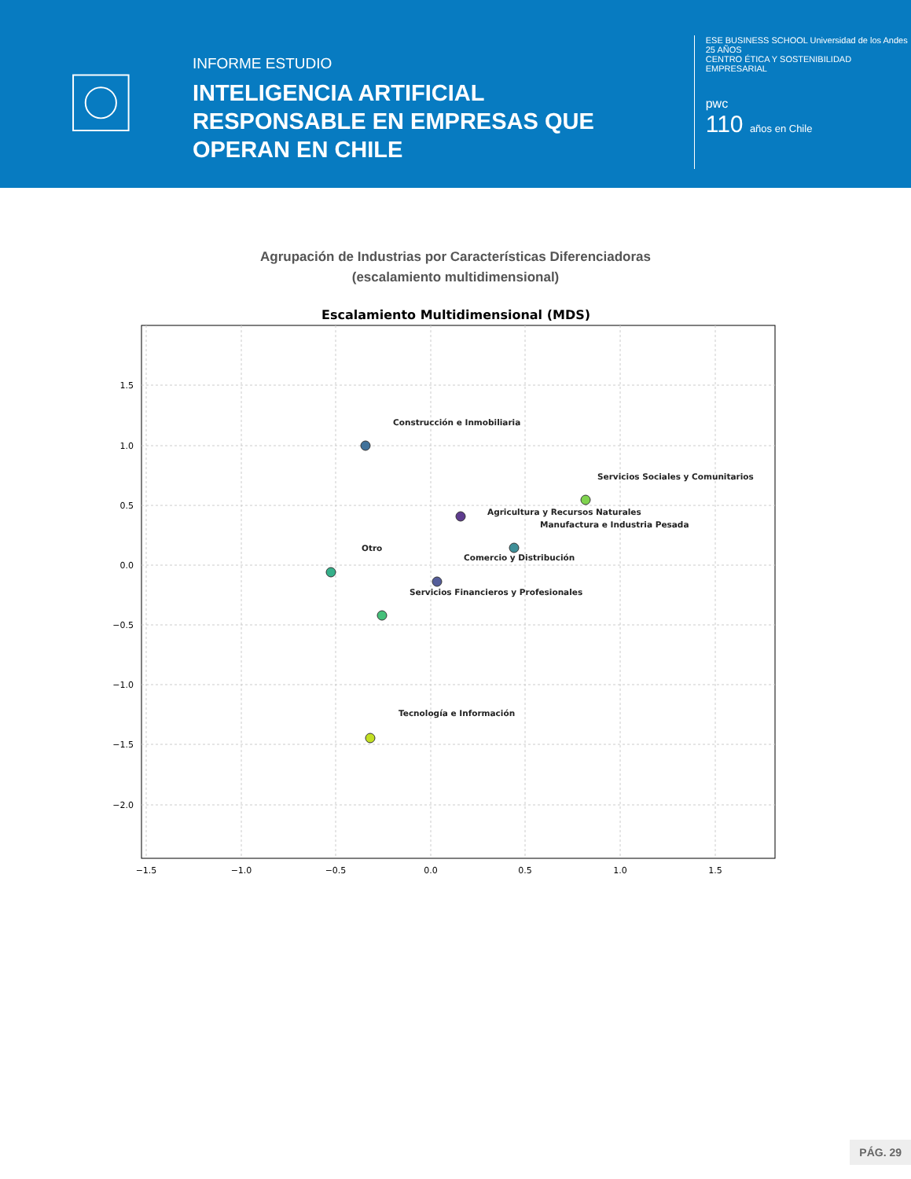INFORME ESTUDIO
INTELIGENCIA ARTIFICIAL RESPONSABLE EN EMPRESAS QUE OPERAN EN CHILE
ESE BUSINESS SCHOOL Universidad de los Andes
25 AÑOS
CENTRO ÉTICA Y SOSTENIBILIDAD EMPRESARIAL
pwc
110 años en Chile
Agrupación de Industrias por Características Diferenciadoras
(escalamiento multidimensional)
Escalamiento Multidimensional (MDS)
1.5
1.0
0.5
0.0
−0.5
−1.0
−1.5
−2.0
−1.5
−1.0
−0.5
0.0
0.5
1.0
1.5
Construcción e Inmobiliaria
Servicios Sociales y Comunitarios
Agricultura y Recursos Naturales
Manufactura e Industria Pesada
Otro
Comercio y Distribución
Servicios Financieros y Profesionales
Tecnología e Información
PÁG. 29